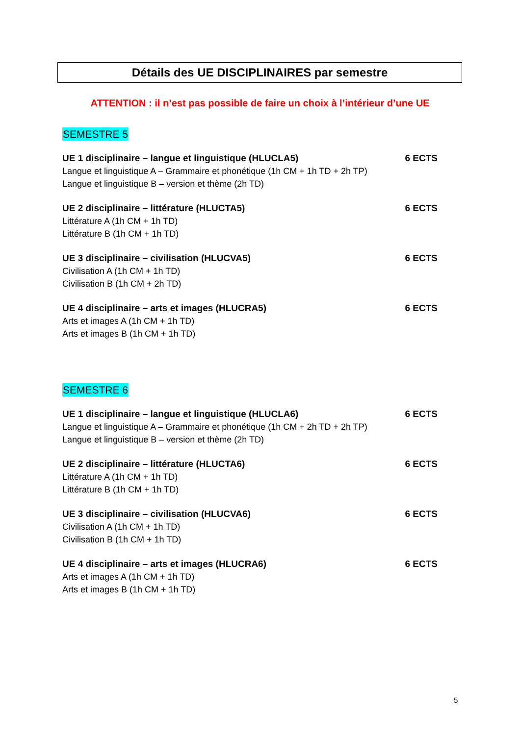Détails des UE DISCIPLINAIRES par semestre
ATTENTION : il n’est pas possible de faire un choix à l’intérieur d’une UE
SEMESTRE 5
UE 1 disciplinaire – langue et linguistique (HLUCLA5) 6 ECTS
Langue et linguistique A – Grammaire et phonétique (1h CM + 1h TD + 2h TP)
Langue et linguistique B – version et thème (2h TD)
UE 2 disciplinaire – littérature (HLUCTA5) 6 ECTS
Littérature A (1h CM + 1h TD)
Littérature B (1h CM + 1h TD)
UE 3 disciplinaire – civilisation (HLUCVA5) 6 ECTS
Civilisation A (1h CM + 1h TD)
Civilisation B (1h CM + 2h TD)
UE 4 disciplinaire – arts et images (HLUCRA5) 6 ECTS
Arts et images A (1h CM + 1h TD)
Arts et images B (1h CM + 1h TD)
SEMESTRE 6
UE 1 disciplinaire – langue et linguistique (HLUCLA6) 6 ECTS
Langue et linguistique A – Grammaire et phonétique (1h CM + 2h TD + 2h TP)
Langue et linguistique B – version et thème (2h TD)
UE 2 disciplinaire – littérature (HLUCTA6) 6 ECTS
Littérature A (1h CM + 1h TD)
Littérature B (1h CM + 1h TD)
UE 3 disciplinaire – civilisation (HLUCVA6) 6 ECTS
Civilisation A (1h CM + 1h TD)
Civilisation B (1h CM + 1h TD)
UE 4 disciplinaire – arts et images (HLUCRA6) 6 ECTS
Arts et images A (1h CM + 1h TD)
Arts et images B (1h CM + 1h TD)
5